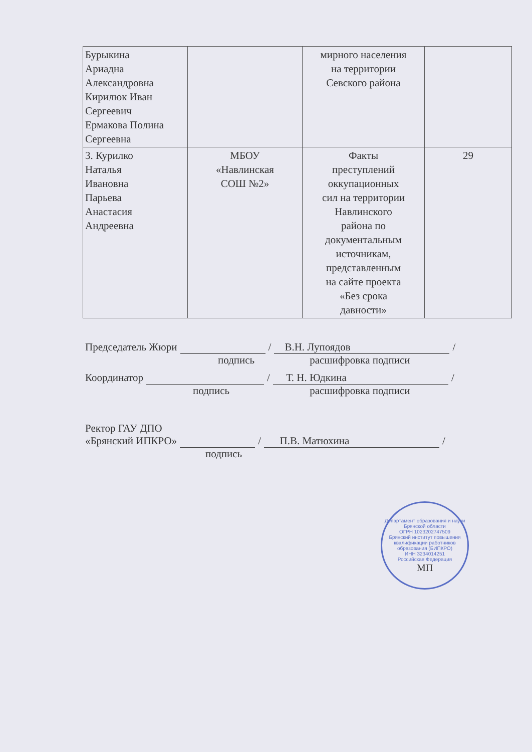| Бурыкина Ариадна Александровна Кирилюк Иван Сергеевич Ермакова Полина Сергеевна | | мирного населения на территории Севского района | |
| 3. Курилко Наталья Ивановна Парьева Анастасия Андреевна | МБОУ «Навлинская СОШ №2» | Факты преступлений оккупационных сил на территории Навлинского района по документальным источникам, представленным на сайте проекта «Без срока давности» | 29 |
Председатель Жюри / В.Н. Лупоядов /
подпись расшифровка подписи
Координатор / Т. Н. Юдкина /
подпись расшифровка подписи
Ректор ГАУ ДПО
«Брянский ИПКРО» / П.В. Матюхина /
подпись
Департамент образования и науки Брянской области
ОГРН 1023202747509
Брянский институт повышения квалификации работников образования (БИПКРО)
ИНН 3234014251
Российская Федерация
МП